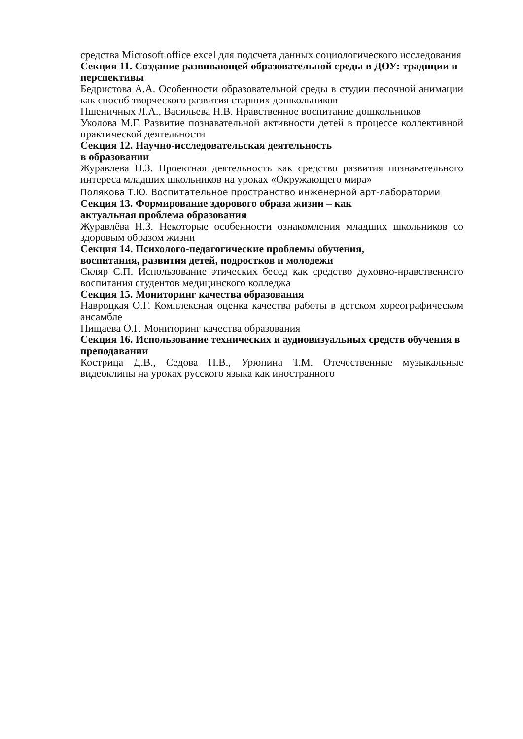средства Microsoft office excel для подсчета данных социологического исследования
Секция 11. Создание развивающей образовательной среды в ДОУ: традиции и перспективы
Бедристова А.А. Особенности образовательной среды в студии песочной анимации как способ творческого развития старших дошкольников
Пшеничных Л.А., Васильева Н.В. Нравственное воспитание дошкольников
Уколова М.Г. Развитие познавательной активности детей в процессе коллективной практической деятельности
Секция 12. Научно-исследовательская деятельность
в образовании
Журавлева Н.З. Проектная деятельность как средство развития познавательного интереса младших школьников на уроках «Окружающего мира»
Полякова Т.Ю. Воспитательное пространство инженерной арт-лаборатории
Секция 13. Формирование здорового образа жизни – как
актуальная проблема образования
Журавлёва Н.З. Некоторые особенности ознакомления младших школьников со здоровым образом жизни
Секция 14. Психолого-педагогические проблемы обучения,
воспитания, развития детей, подростков и молодежи
Скляр С.П. Использование этических бесед как средство духовно-нравственного воспитания студентов медицинского колледжа
Секция 15. Мониторинг качества образования
Навроцкая О.Г. Комплексная оценка качества работы в детском хореографическом ансамбле
Пищаева О.Г. Мониторинг качества образования
Секция 16. Использование технических и аудиовизуальных средств обучения в преподавании
Кострица Д.В., Седова П.В., Урюпина Т.М. Отечественные музыкальные видеоклипы на уроках русского языка как иностранного